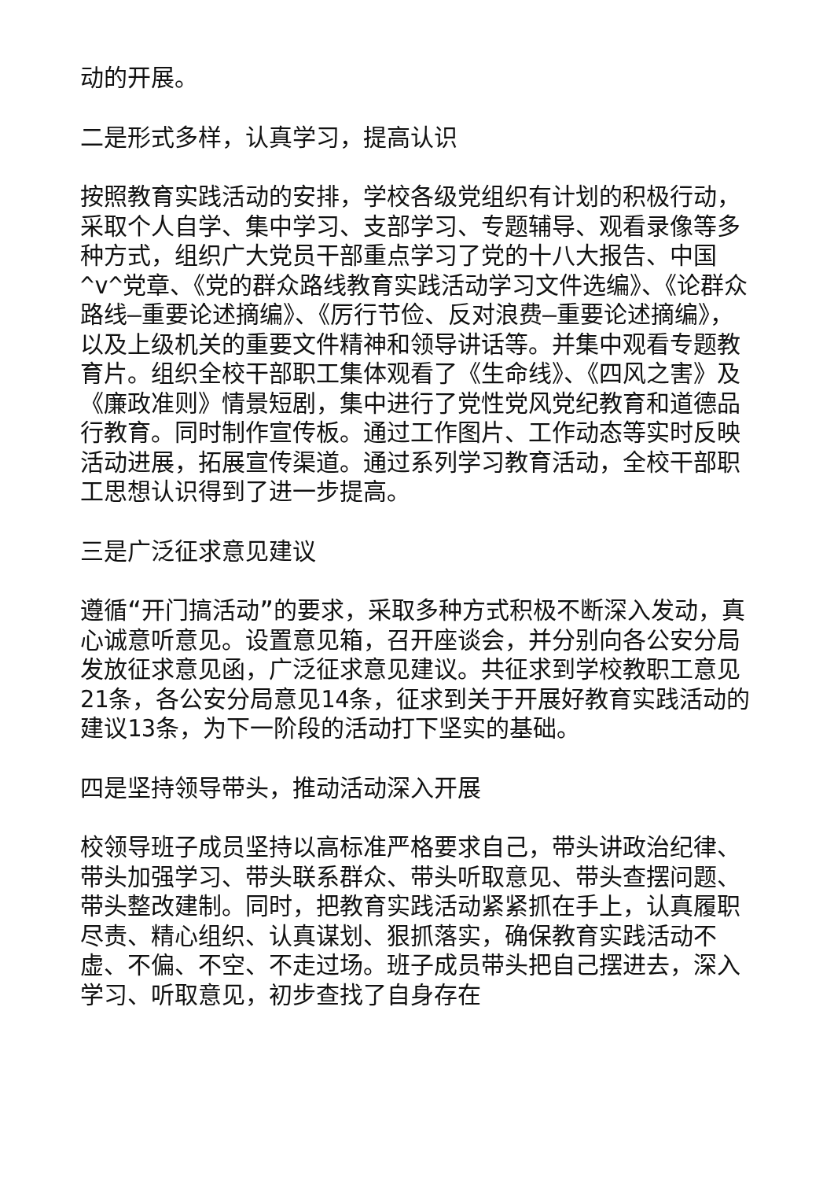动的开展。
二是形式多样，认真学习，提高认识
按照教育实践活动的安排，学校各级党组织有计划的积极行动，采取个人自学、集中学习、支部学习、专题辅导、观看录像等多种方式，组织广大党员干部重点学习了党的十八大报告、中国^v^党章、《党的群众路线教育实践活动学习文件选编》、《论群众路线—重要论述摘编》、《厉行节俭、反对浪费—重要论述摘编》，以及上级机关的重要文件精神和领导讲话等。并集中观看专题教育片。组织全校干部职工集体观看了《生命线》、《四风之害》及《廉政准则》情景短剧，集中进行了党性党风党纪教育和道德品行教育。同时制作宣传板。通过工作图片、工作动态等实时反映活动进展，拓展宣传渠道。通过系列学习教育活动，全校干部职工思想认识得到了进一步提高。
三是广泛征求意见建议
遵循“开门搞活动”的要求，采取多种方式积极不断深入发动，真心诚意听意见。设置意见箱，召开座谈会，并分别向各公安分局发放征求意见函，广泛征求意见建议。共征求到学校教职工意见21条，各公安分局意见14条，征求到关于开展好教育实践活动的建议13条，为下一阶段的活动打下坚实的基础。
四是坚持领导带头，推动活动深入开展
校领导班子成员坚持以高标准严格要求自己，带头讲政治纪律、带头加强学习、带头联系群众、带头听取意见、带头查摆问题、带头整改建制。同时，把教育实践活动紧紧抓在手上，认真履职尽责、精心组织、认真谋划、狠抓落实，确保教育实践活动不虚、不偏、不空、不走过场。班子成员带头把自己摆进去，深入学习、听取意见，初步查找了自身存在